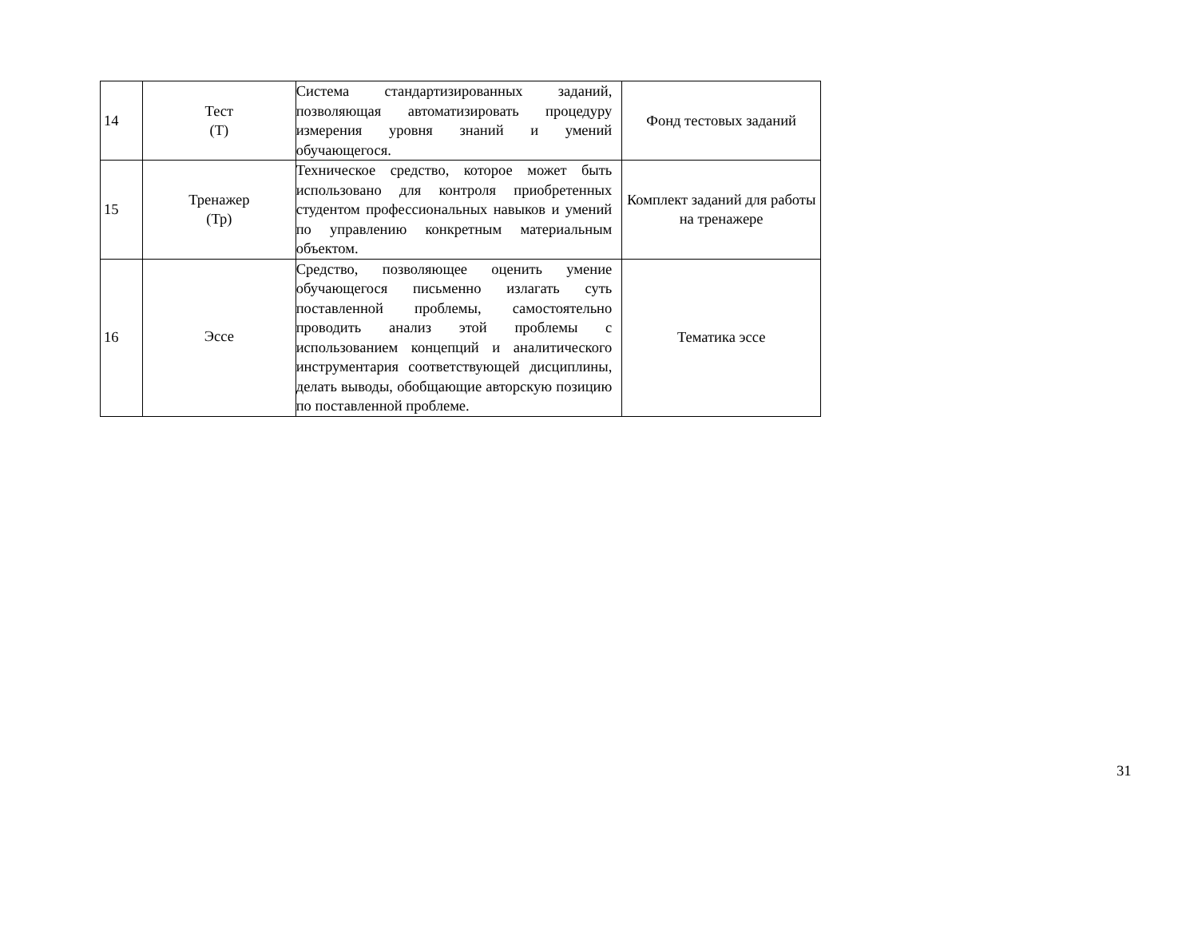| 14 | Тест (Т) | Система стандартизированных заданий, позволяющая автоматизировать процедуру измерения уровня знаний и умений обучающегося. | Фонд тестовых заданий |
| 15 | Тренажер (Тр) | Техническое средство, которое может быть использовано для контроля приобретенных студентом профессиональных навыков и умений по управлению конкретным материальным объектом. | Комплект заданий для работы на тренажере |
| 16 | Эссе | Средство, позволяющее оценить умение обучающегося письменно излагать суть поставленной проблемы, самостоятельно проводить анализ этой проблемы с использованием концепций и аналитического инструментария соответствующей дисциплины, делать выводы, обобщающие авторскую позицию по поставленной проблеме. | Тематика эссе |
31